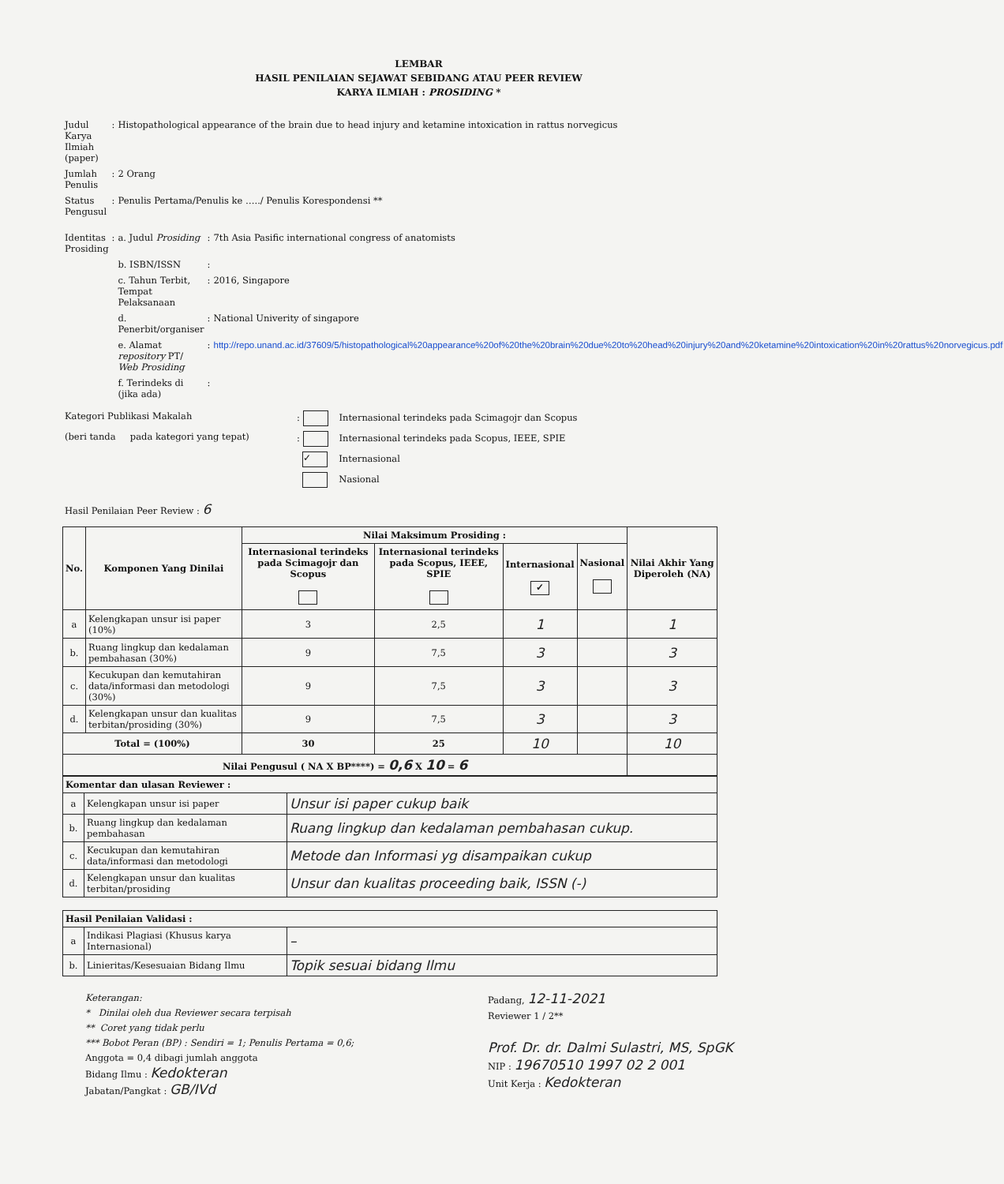LEMBAR
HASIL PENILAIAN SEJAWAT SEBIDANG ATAU PEER REVIEW
KARYA ILMIAH : PROSIDING *
| Judul Karya Ilmiah (paper) | : | Histopathological appearance of the brain due to head injury and ketamine intoxication in rattus norvegicus | | |
| Jumlah Penulis | : | 2 Orang | | |
| Status Pengusul | : | Penulis Pertama/Penulis ke …../ Penulis Korespondensi ** | | |
| Identitas Prosiding | : | a. Judul Prosiding | : | 7th Asia Pasific international congress of anatomists |
| | | b. ISBN/ISSN | : | |
| | | c. Tahun Terbit, Tempat Pelaksanaan | : | 2016, Singapore |
| | | d. Penerbit/organiser | : | National Univerity of singapore |
| | | e. Alamat repository PT/ Web Prosiding | : | http://repo.unand.ac.id/37609/5/histopathological%20appearance%20of%20the%20brain%20due%20to%20head%20injury%20and%20ketamine%20intoxication%20in%20rattus%20norvegicus.pdf |
| | | f. Terindeks di (jika ada) | : | |
| Kategori Publikasi Makalah | : Internasional terindeks pada Scimagojr dan Scopus |
| (beri tanda pada kategori yang tepat) | : Internasional terindeks pada Scopus, IEEE, SPIE |
| | ✓ Internasional |
| | Nasional |
Hasil Penilaian Peer Review : 6
| No. | Komponen Yang Dinilai | Nilai Maksimum Prosiding : | | | | Nilai Akhir Yang Diperoleh (NA) |
| --- | --- | --- | --- | --- | --- | --- |
| | | Internasional terindeks pada Scimagojr dan Scopus | Internasional terindeks pada Scopus, IEEE, SPIE | Internasional ✓ | Nasional | |
| a | Kelengkapan unsur isi paper (10%) | 3 | 2,5 | 1 | | 1 |
| b. | Ruang lingkup dan kedalaman pembahasan (30%) | 9 | 7,5 | 3 | | 3 |
| c. | Kecukupan dan kemutahiran data/informasi dan metodologi (30%) | 9 | 7,5 | 3 | | 3 |
| d. | Kelengkapan unsur dan kualitas terbitan/prosiding (30%) | 9 | 7,5 | 3 | | 3 |
| Total = (100%) | | 30 | 25 | 10 | | 10 |
| Nilai Pengusul ( NA X BP****) = 0,6 X 10 = 6 | | | | | | |
| Komentar dan ulasan Reviewer : | | |
| --- | --- | --- |
| a | Kelengkapan unsur isi paper | Unsur isi paper cukup baik |
| b. | Ruang lingkup dan kedalaman pembahasan | Ruang lingkup dan kedalaman pembahasan cukup. |
| c. | Kecukupan dan kemutahiran data/informasi dan metodologi | Metode dan Informasi yg disampaikan cukup |
| d. | Kelengkapan unsur dan kualitas terbitan/prosiding | Unsur dan kualitas proceeding baik, ISSN (-) |
| Hasil Penilaian Validasi : | | |
| --- | --- | --- |
| a | Indikasi Plagiasi (Khusus karya Internasional) | – |
| b. | Linieritas/Kesesuaian Bidang Ilmu | Topik sesuai bidang Ilmu |
Keterangan:
* Dinilai oleh dua Reviewer secara terpisah
** Coret yang tidak perlu
*** Bobot Peran (BP) : Sendiri = 1; Penulis Pertama = 0,6;
Anggota = 0,4 dibagi jumlah anggota
Bidang Ilmu : Kedokteran
Jabatan/Pangkat : GB/IVd
Padang, 12-11-2021
Reviewer 1 / 2**
Prof. Dr. dr. Dalmi Sulastri, MS, SpGK
NIP : 19670510 1997 02 2 001
Unit Kerja : Kedokteran